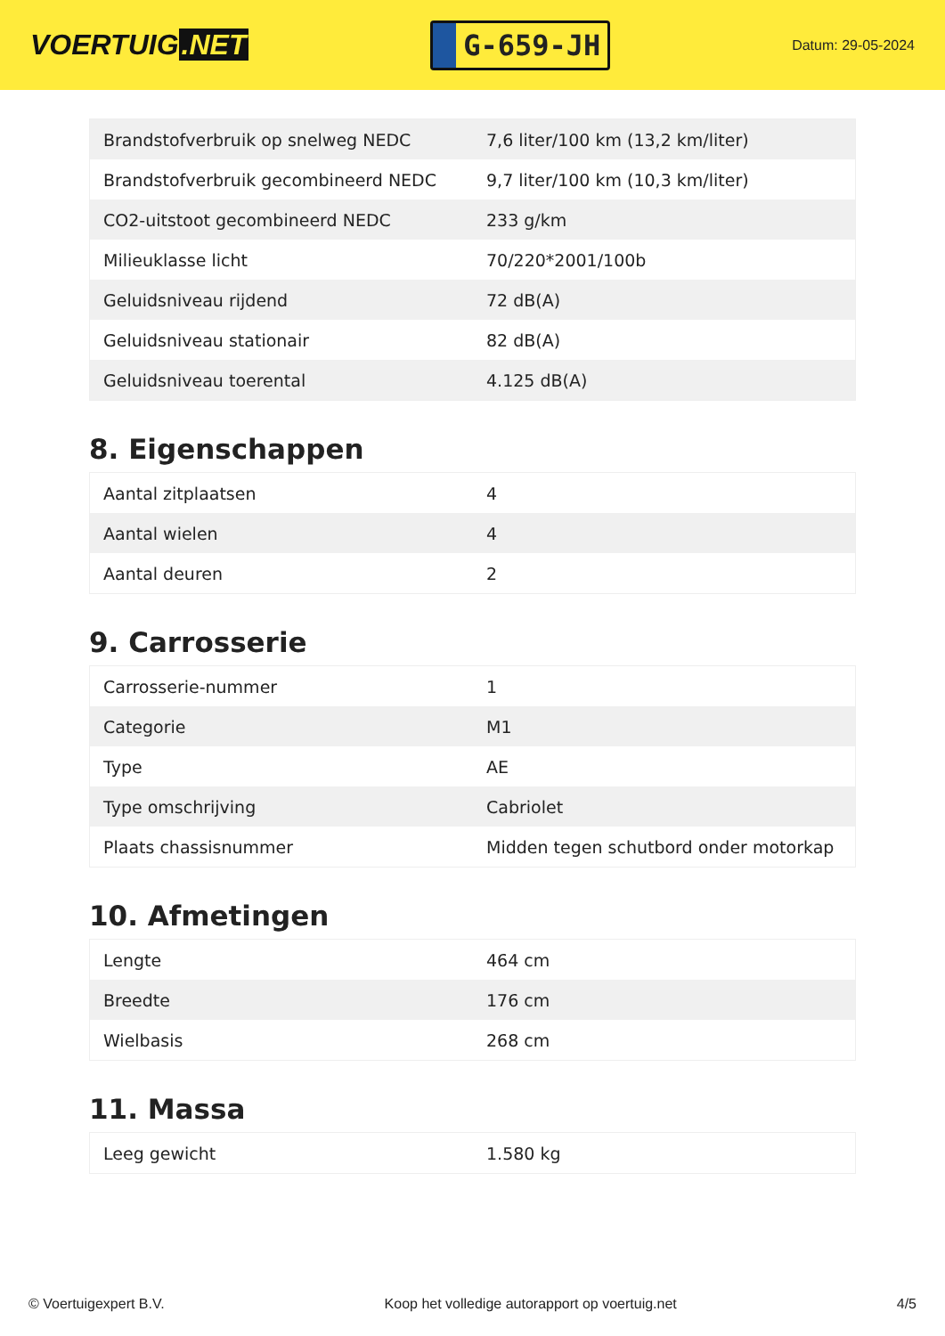VOERTUIG.NET
G-659-JH
Datum: 29-05-2024
| Brandstofverbruik op snelweg NEDC | 7,6 liter/100 km (13,2 km/liter) |
| Brandstofverbruik gecombineerd NEDC | 9,7 liter/100 km (10,3 km/liter) |
| CO2-uitstoot gecombineerd NEDC | 233 g/km |
| Milieuklasse licht | 70/220*2001/100b |
| Geluidsniveau rijdend | 72 dB(A) |
| Geluidsniveau stationair | 82 dB(A) |
| Geluidsniveau toerental | 4.125 dB(A) |
8. Eigenschappen
| Aantal zitplaatsen | 4 |
| Aantal wielen | 4 |
| Aantal deuren | 2 |
9. Carrosserie
| Carrosserie-nummer | 1 |
| Categorie | M1 |
| Type | AE |
| Type omschrijving | Cabriolet |
| Plaats chassisnummer | Midden tegen schutbord onder motorkap |
10. Afmetingen
| Lengte | 464 cm |
| Breedte | 176 cm |
| Wielbasis | 268 cm |
11. Massa
| Leeg gewicht | 1.580 kg |
© Voertuigexpert B.V. Koop het volledige autorapport op voertuig.net 4/5